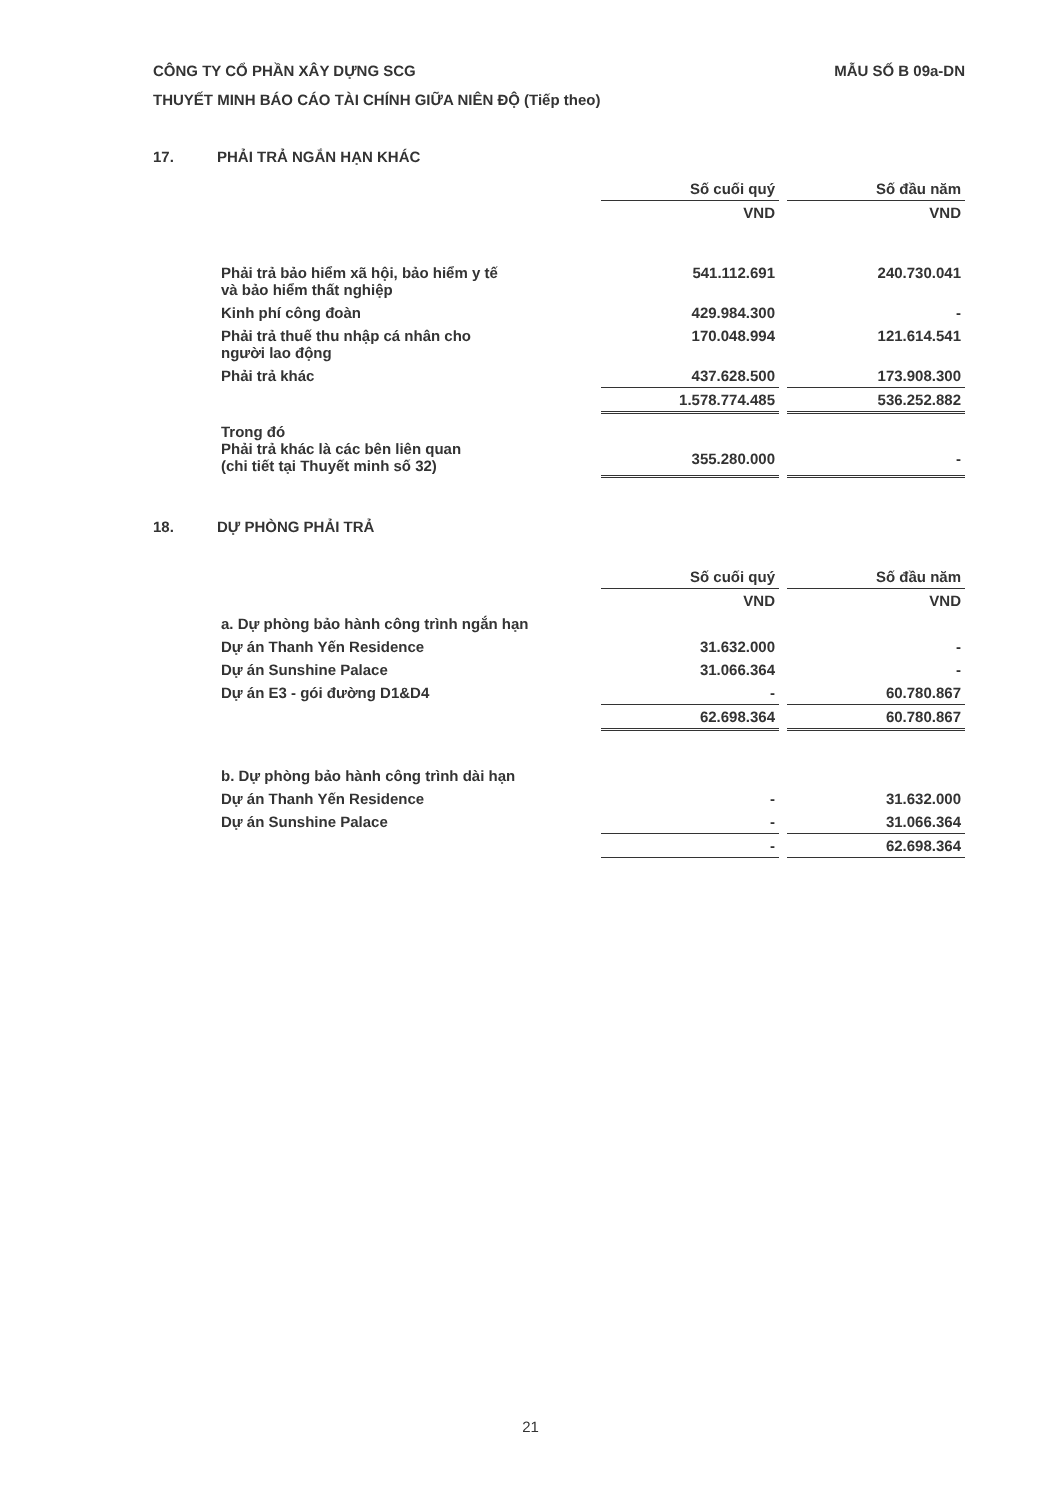MẪU SỐ B 09a-DN CÔNG TY CỔ PHẦN XÂY DỰNG SCG
THUYẾT MINH BÁO CÁO TÀI CHÍNH GIỮA NIÊN ĐỘ (Tiếp theo)
17. PHẢI TRẢ NGẮN HẠN KHÁC
| | Số cuối quý | | Số đầu năm |
| | VND | | VND |
| Phải trả bảo hiểm xã hội, bảo hiểm y tế và bảo hiểm thất nghiệp | 541.112.691 | | 240.730.041 |
| Kinh phí công đoàn | 429.984.300 | | - |
| Phải trả thuế thu nhập cá nhân cho người lao động | 170.048.994 | | 121.614.541 |
| Phải trả khác | 437.628.500 | | 173.908.300 |
| | 1.578.774.485 | | 536.252.882 |
| Trong đó Phải trả khác là các bên liên quan (chi tiết tại Thuyết minh số 32) | 355.280.000 | | - |
18. DỰ PHÒNG PHẢI TRẢ
| | Số cuối quý | | Số đầu năm |
| | VND | | VND |
| a. Dự phòng bảo hành công trình ngắn hạn | | | |
| Dự án Thanh Yến Residence | 31.632.000 | | - |
| Dự án Sunshine Palace | 31.066.364 | | - |
| Dự án E3 - gói đường D1&D4 | - | | 60.780.867 |
| | 62.698.364 | | 60.780.867 |
| b. Dự phòng bảo hành công trình dài hạn | | | |
| Dự án Thanh Yến Residence | - | | 31.632.000 |
| Dự án Sunshine Palace | - | | 31.066.364 |
| | - | | 62.698.364 |
21